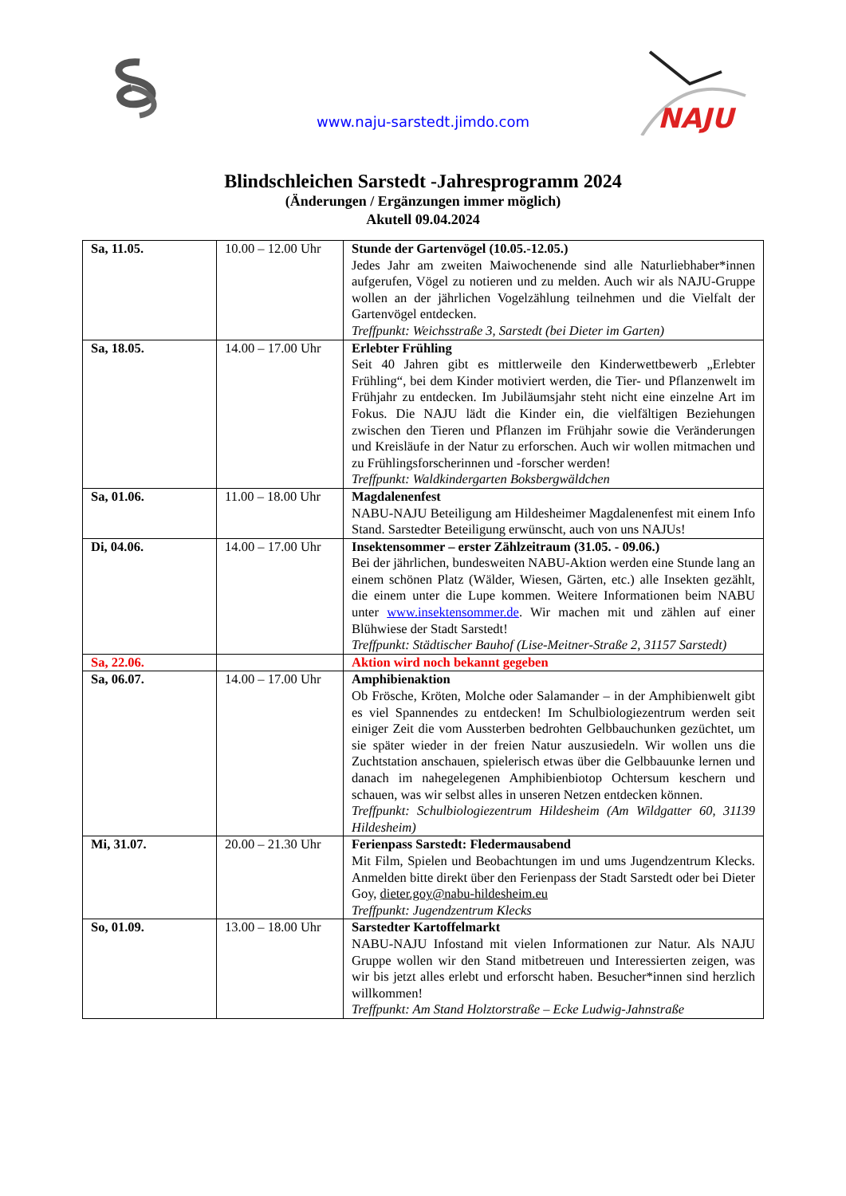NAJU
www.naju-sarstedt.jimdo.com
Blindschleichen Sarstedt -Jahresprogramm 2024
(Änderungen / Ergänzungen immer möglich)
Akutell 09.04.2024
| Sa, 11.05. | 10.00 – 12.00 Uhr | Stunde der Gartenvögel (10.05.-12.05.) Jedes Jahr am zweiten Maiwochenende sind alle Naturliebhaber*innen aufgerufen, Vögel zu notieren und zu melden. Auch wir als NAJU-Gruppe wollen an der jährlichen Vogelzählung teilnehmen und die Vielfalt der Gartenvögel entdecken. Treffpunkt: Weichsstraße 3, Sarstedt (bei Dieter im Garten) |
| Sa, 18.05. | 14.00 – 17.00 Uhr | Erlebter Frühling Seit 40 Jahren gibt es mittlerweile den Kinderwettbewerb „Erlebter Frühling“, bei dem Kinder motiviert werden, die Tier- und Pflanzenwelt im Frühjahr zu entdecken. Im Jubiläumsjahr steht nicht eine einzelne Art im Fokus. Die NAJU lädt die Kinder ein, die vielfältigen Beziehungen zwischen den Tieren und Pflanzen im Frühjahr sowie die Veränderungen und Kreisläufe in der Natur zu erforschen. Auch wir wollen mitmachen und zu Frühlingsforscherinnen und -forscher werden! Treffpunkt: Waldkindergarten Boksbergwäldchen |
| Sa, 01.06. | 11.00 – 18.00 Uhr | Magdalenenfest NABU-NAJU Beteiligung am Hildesheimer Magdalenenfest mit einem Info Stand. Sarstedter Beteiligung erwünscht, auch von uns NAJUs! |
| Di, 04.06. | 14.00 – 17.00 Uhr | Insektensommer – erster Zählzeitraum (31.05. - 09.06.) Bei der jährlichen, bundesweiten NABU-Aktion werden eine Stunde lang an einem schönen Platz (Wälder, Wiesen, Gärten, etc.) alle Insekten gezählt, die einem unter die Lupe kommen. Weitere Informationen beim NABU unter www.insektensommer.de . Wir machen mit und zählen auf einer Blühwiese der Stadt Sarstedt! Treffpunkt: Städtischer Bauhof (Lise-Meitner-Straße 2, 31157 Sarstedt) |
| Sa, 22.06. | | Aktion wird noch bekannt gegeben |
| Sa, 06.07. | 14.00 – 17.00 Uhr | Amphibienaktion Ob Frösche, Kröten, Molche oder Salamander – in der Amphibienwelt gibt es viel Spannendes zu entdecken! Im Schulbiologiezentrum werden seit einiger Zeit die vom Aussterben bedrohten Gelbbauchunken gezüchtet, um sie später wieder in der freien Natur auszusiedeln. Wir wollen uns die Zuchtstation anschauen, spielerisch etwas über die Gelbbauunke lernen und danach im nahegelegenen Amphibienbiotop Ochtersum keschern und schauen, was wir selbst alles in unseren Netzen entdecken können. Treffpunkt: Schulbiologiezentrum Hildesheim (Am Wildgatter 60, 31139 Hildesheim) |
| Mi, 31.07. | 20.00 – 21.30 Uhr | Ferienpass Sarstedt: Fledermausabend Mit Film, Spielen und Beobachtungen im und ums Jugendzentrum Klecks. Anmelden bitte direkt über den Ferienpass der Stadt Sarstedt oder bei Dieter Goy, dieter.goy@nabu-hildesheim.eu Treffpunkt: Jugendzentrum Klecks |
| So, 01.09. | 13.00 – 18.00 Uhr | Sarstedter Kartoffelmarkt NABU-NAJU Infostand mit vielen Informationen zur Natur. Als NAJU Gruppe wollen wir den Stand mitbetreuen und Interessierten zeigen, was wir bis jetzt alles erlebt und erforscht haben. Besucher*innen sind herzlich willkommen! Treffpunkt: Am Stand Holztorstraße – Ecke Ludwig-Jahnstraße |